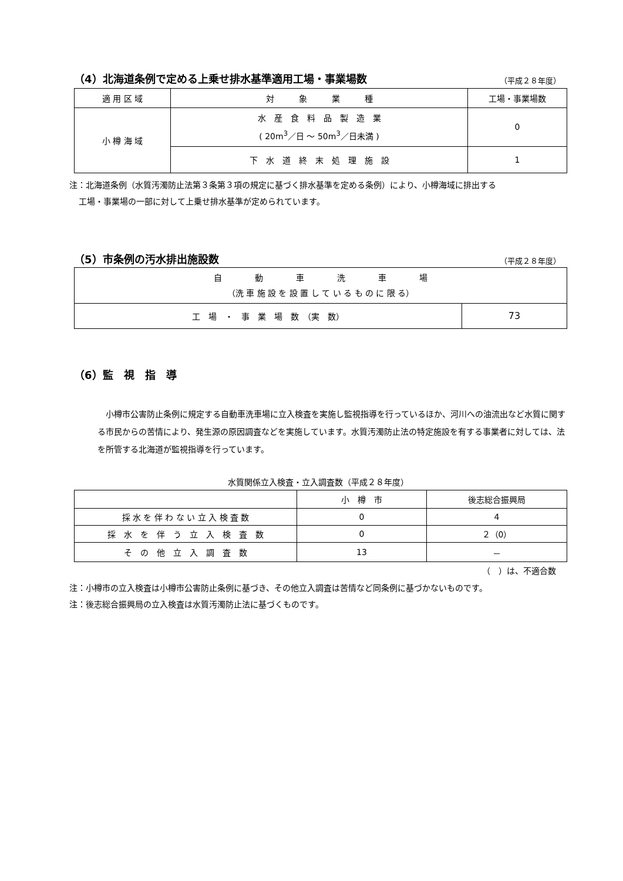（4）北海道条例で定める上乗せ排水基準適用工場・事業場数
（平成２８年度）
| 適 用 区 域 | 対 象 業 種 | 工場・事業場数 |
| --- | --- | --- |
| 小 樽 海 域 | 水 産 食 料 品 製 造 業 ( 20m<sup>3</sup>／日 ～ 50m<sup>3</sup>／日未満 ) | 0 |
| | 下 水 道 終 末 処 理 施 設 | 1 |
注：北海道条例（水質汚濁防止法第３条第３項の規定に基づく排水基準を定める条例）により、小樽海域に排出する
工場・事業場の一部に対して上乗せ排水基準が定められています。
（5）市条例の汚水排出施設数
（平成２８年度）
| 自 動 車 洗 車 場 （洗 車 施 設 を 設 置 し て い る も の に 限 る） | |
| 工 場 ・ 事 業 場 数 （実 数） | 73 |
（6）監　視　指　導
小樽市公害防止条例に規定する自動車洗車場に立入検査を実施し監視指導を行っているほか、河川への油流出など水質に関する市民からの苦情により、発生源の原因調査などを実施しています。水質汚濁防止法の特定施設を有する事業者に対しては、法を所管する北海道が監視指導を行っています。
水質関係立入検査・立入調査数（平成２８年度）
| | 小 樽 市 | 後志総合振興局 |
| --- | --- | --- |
| 採 水 を 伴 わ な い 立 入 検 査 数 | 0 | 4 |
| 採 水 を 伴 う 立 入 検 査 数 | 0 | ２（0） |
| そ の 他 立 入 調 査 数 | 13 | － |
（　）は、不適合数
注：小樽市の立入検査は小樽市公害防止条例に基づき、その他立入調査は苦情など同条例に基づかないものです。
注：後志総合振興局の立入検査は水質汚濁防止法に基づくものです。